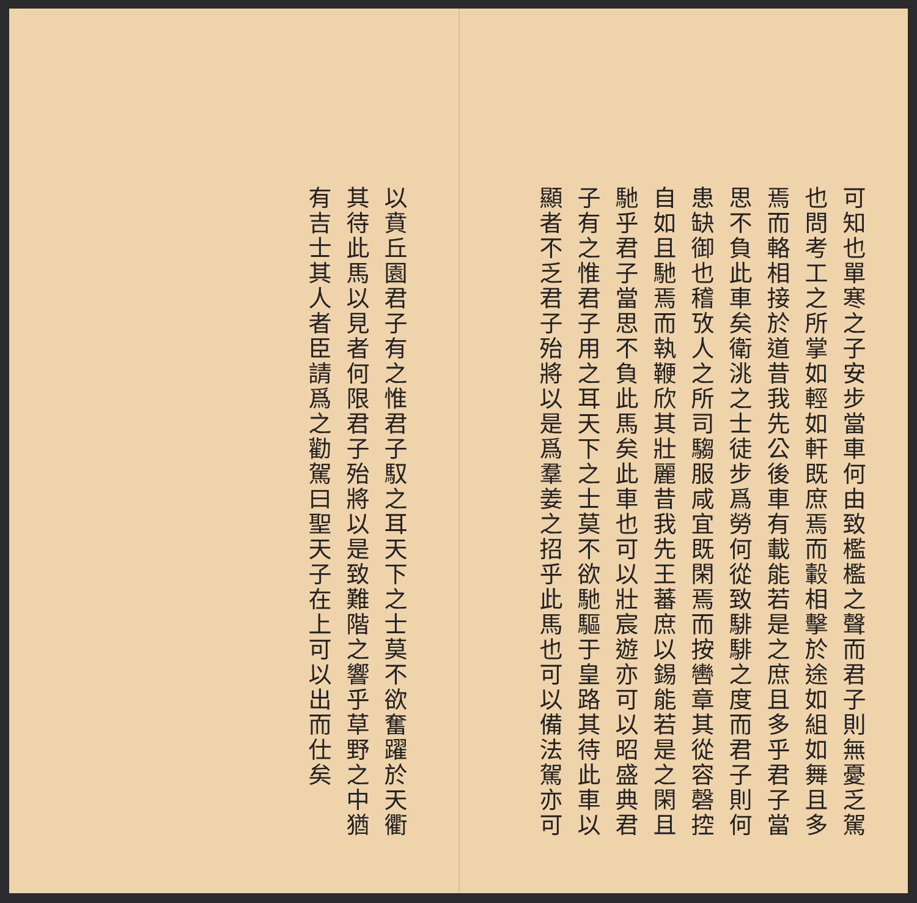可知也單寒之子安步當車何由致檻檻之聲而君子則無憂乏駕
也問考工之所掌如輕如軒既庶焉而轂相擊於途如組如舞且多
焉而輅相接於道昔我先公後車有載能若是之庶且多乎君子當
思不負此車矣衛洮之士徒步爲勞何從致騑騑之度而君子則何
患缺御也稽攷人之所司騶服咸宜既閑焉而按轡章其從容磬控
自如且馳焉而執鞭欣其壯麗昔我先王蕃庶以錫能若是之閑且
馳乎君子當思不負此馬矣此車也可以壯宸遊亦可以昭盛典君
子有之惟君子用之耳天下之士莫不欲馳驅于皇路其待此車以
顯者不乏君子殆將以是爲羣姜之招乎此馬也可以備法駕亦可
以賁丘園君子有之惟君子馭之耳天下之士莫不欲奮躍於天衢
其待此馬以見者何限君子殆將以是致難階之響乎草野之中猶
有吉士其人者臣請爲之勸駕曰聖天子在上可以出而仕矣